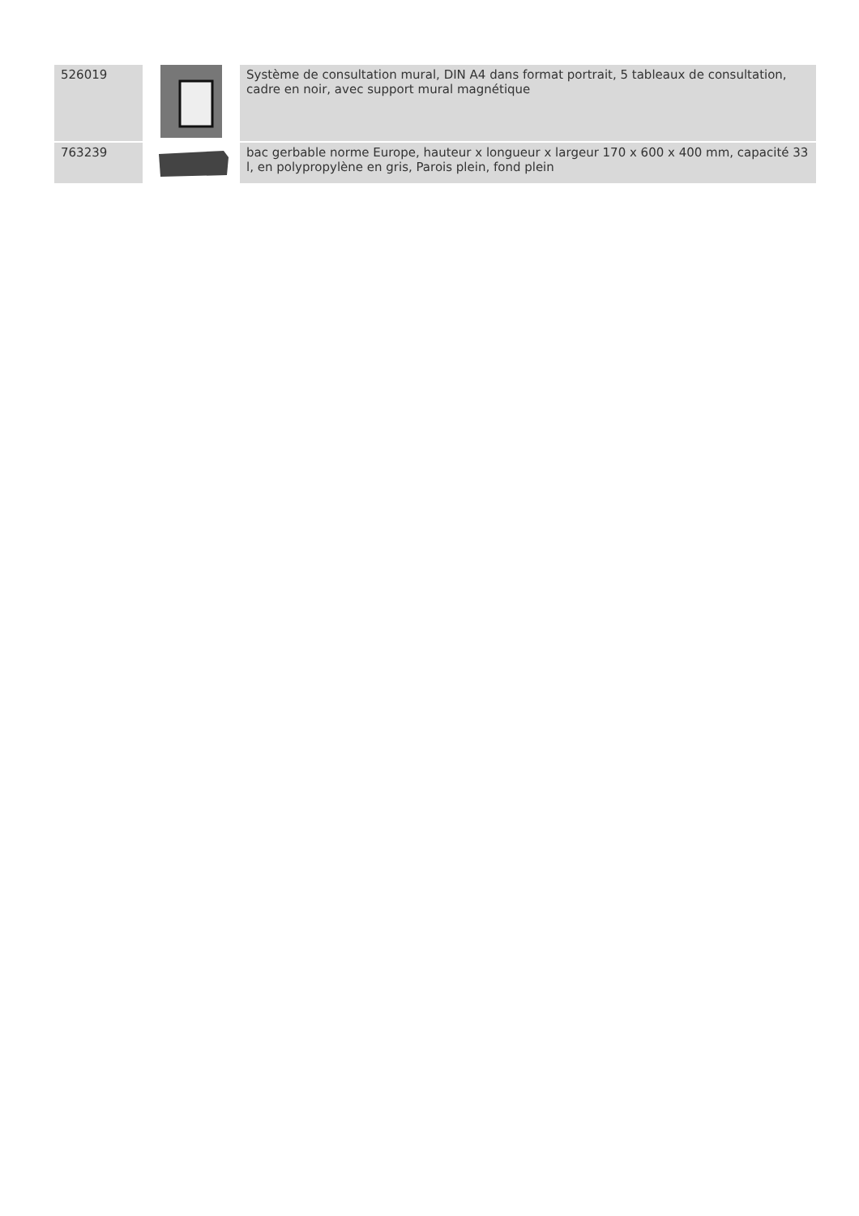| 526019 | | Système de consultation mural, DIN A4 dans format portrait, 5 tableaux de consultation, cadre en noir, avec support mural magnétique |
| 763239 | | bac gerbable norme Europe, hauteur x longueur x largeur 170 x 600 x 400 mm, capacité 33 l, en polypropylène en gris, Parois plein, fond plein |